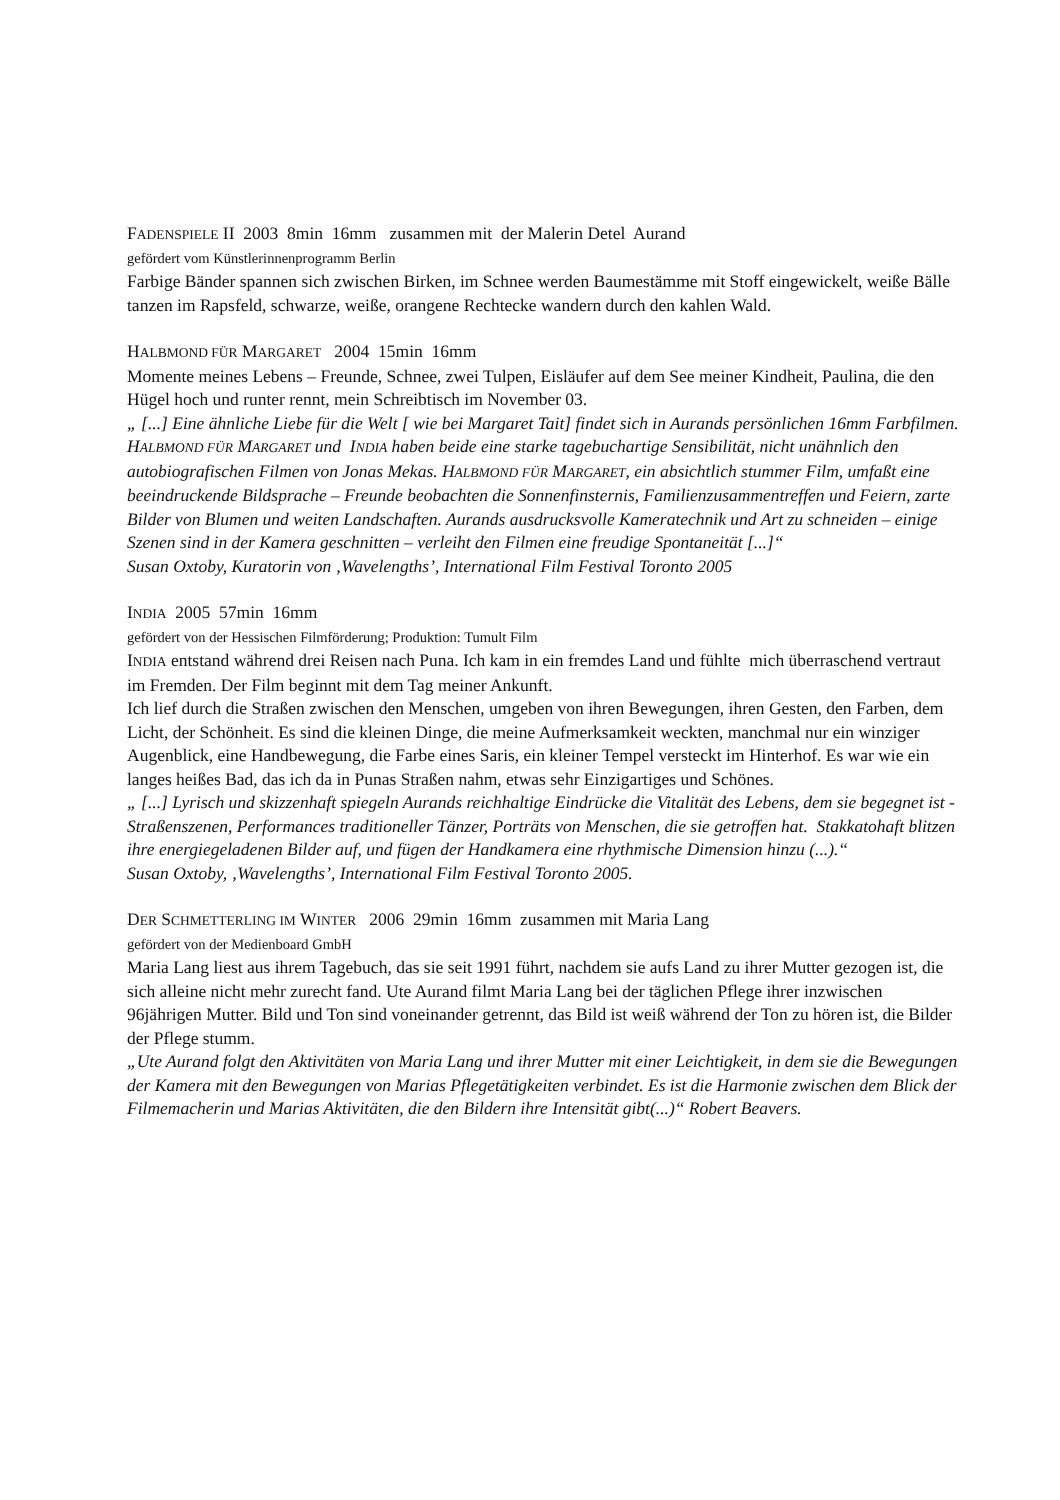FADENSPIELE II 2003 8min 16mm zusammen mit der Malerin Detel Aurand
gefördert vom Künstlerinnenprogramm Berlin
Farbige Bänder spannen sich zwischen Birken, im Schnee werden Baumestämme mit Stoff eingewickelt, weiße Bälle tanzen im Rapsfeld, schwarze, weiße, orangene Rechtecke wandern durch den kahlen Wald.
HALBMOND FÜR MARGARET 2004 15min 16mm
Momente meines Lebens – Freunde, Schnee, zwei Tulpen, Eisläufer auf dem See meiner Kindheit, Paulina, die den Hügel hoch und runter rennt, mein Schreibtisch im November 03.
„ [...] Eine ähnliche Liebe für die Welt [ wie bei Margaret Tait] findet sich in Aurands persönlichen 16mm Farbfilmen. HALBMOND FÜR MARGARET und INDIA haben beide eine starke tagebuchartige Sensibilität, nicht unähnlich den autobiografischen Filmen von Jonas Mekas. HALBMOND FÜR MARGARET, ein absichtlich stummer Film, umfaßt eine beeindruckende Bildsprache – Freunde beobachten die Sonnenfinsternis, Familienzusammentreffen und Feiern, zarte Bilder von Blumen und weiten Landschaften. Aurands ausdrucksvolle Kameratechnik und Art zu schneiden – einige Szenen sind in der Kamera geschnitten – verleiht den Filmen eine freudige Spontaneität [...]“
Susan Oxtoby, Kuratorin von ‚Wavelengths’, International Film Festival Toronto 2005
INDIA 2005 57min 16mm
gefördert von der Hessischen Filmförderung; Produktion: Tumult Film
INDIA entstand während drei Reisen nach Puna. Ich kam in ein fremdes Land und fühlte mich überraschend vertraut im Fremden. Der Film beginnt mit dem Tag meiner Ankunft.
Ich lief durch die Straßen zwischen den Menschen, umgeben von ihren Bewegungen, ihren Gesten, den Farben, dem Licht, der Schönheit. Es sind die kleinen Dinge, die meine Aufmerksamkeit weckten, manchmal nur ein winziger Augenblick, eine Handbewegung, die Farbe eines Saris, ein kleiner Tempel versteckt im Hinterhof. Es war wie ein langes heißes Bad, das ich da in Punas Straßen nahm, etwas sehr Einzigartiges und Schönes.
„ [...] Lyrisch und skizzenhaft spiegeln Aurands reichhaltige Eindrücke die Vitalität des Lebens, dem sie begegnet ist - Straßenszenen, Performances traditioneller Tänzer, Porträts von Menschen, die sie getroffen hat. Stakkatohaft blitzen ihre energiegeladenen Bilder auf, und fügen der Handkamera eine rhythmische Dimension hinzu (...).“
Susan Oxtoby, ‚Wavelengths’, International Film Festival Toronto 2005.
DER SCHMETTERLING IM WINTER 2006 29min 16mm zusammen mit Maria Lang
gefördert von der Medienboard GmbH
Maria Lang liest aus ihrem Tagebuch, das sie seit 1991 führt, nachdem sie aufs Land zu ihrer Mutter gezogen ist, die sich alleine nicht mehr zurecht fand. Ute Aurand filmt Maria Lang bei der täglichen Pflege ihrer inzwischen 96jährigen Mutter. Bild und Ton sind voneinander getrennt, das Bild ist weiß während der Ton zu hören ist, die Bilder der Pflege stumm.
„Ute Aurand folgt den Aktivitäten von Maria Lang und ihrer Mutter mit einer Leichtigkeit, in dem sie die Bewegungen der Kamera mit den Bewegungen von Marias Pflegetätigkeiten verbindet. Es ist die Harmonie zwischen dem Blick der Filmemacherin und Marias Aktivitäten, die den Bildern ihre Intensität gibt(...)“ Robert Beavers.